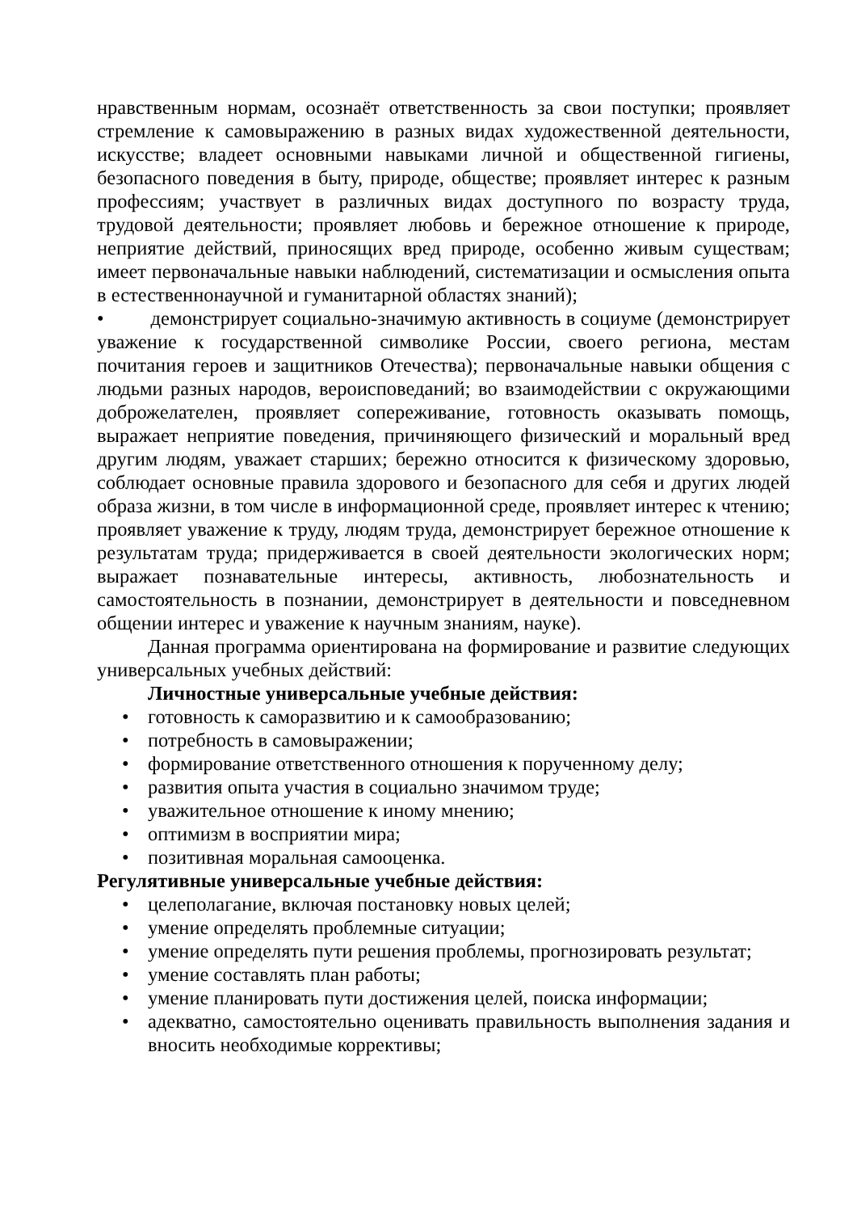нравственным нормам, осознаёт ответственность за свои поступки; проявляет стремление к самовыражению в разных видах художественной деятельности, искусстве; владеет основными навыками личной и общественной гигиены, безопасного поведения в быту, природе, обществе; проявляет интерес к разным профессиям; участвует в различных видах доступного по возрасту труда, трудовой деятельности; проявляет любовь и бережное отношение к природе, неприятие действий, приносящих вред природе, особенно живым существам; имеет первоначальные навыки наблюдений, систематизации и осмысления опыта в естественнонаучной и гуманитарной областях знаний);
• демонстрирует социально-значимую активность в социуме (демонстрирует уважение к государственной символике России, своего региона, местам почитания героев и защитников Отечества); первоначальные навыки общения с людьми разных народов, вероисповеданий; во взаимодействии с окружающими доброжелателен, проявляет сопереживание, готовность оказывать помощь, выражает неприятие поведения, причиняющего физический и моральный вред другим людям, уважает старших; бережно относится к физическому здоровью, соблюдает основные правила здорового и безопасного для себя и других людей образа жизни, в том числе в информационной среде, проявляет интерес к чтению; проявляет уважение к труду, людям труда, демонстрирует бережное отношение к результатам труда; придерживается в своей деятельности экологических норм; выражает познавательные интересы, активность, любознательность и самостоятельность в познании, демонстрирует в деятельности и повседневном общении интерес и уважение к научным знаниям, науке).
Данная программа ориентирована на формирование и развитие следующих универсальных учебных действий:
Личностные универсальные учебные действия:
• готовность к саморазвитию и к самообразованию;
• потребность в самовыражении;
• формирование ответственного отношения к порученному делу;
• развития опыта участия в социально значимом труде;
• уважительное отношение к иному мнению;
• оптимизм в восприятии мира;
• позитивная моральная самооценка.
Регулятивные универсальные учебные действия:
• целеполагание, включая постановку новых целей;
• умение определять проблемные ситуации;
• умение определять пути решения проблемы, прогнозировать результат;
• умение составлять план работы;
• умение планировать пути достижения целей, поиска информации;
• адекватно, самостоятельно оценивать правильность выполнения задания и вносить необходимые коррективы;